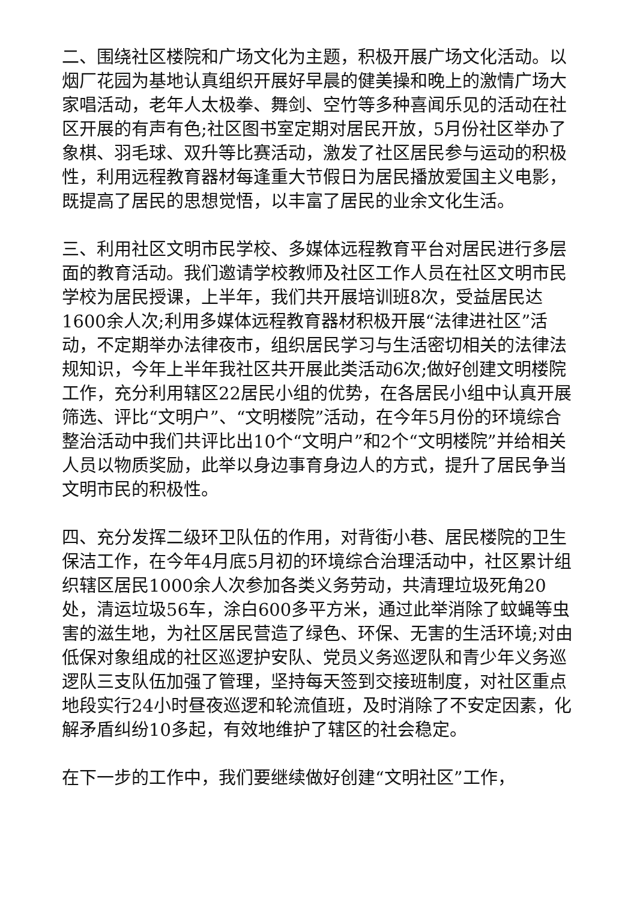二、围绕社区楼院和广场文化为主题，积极开展广场文化活动。以烟厂花园为基地认真组织开展好早晨的健美操和晚上的激情广场大家唱活动，老年人太极拳、舞剑、空竹等多种喜闻乐见的活动在社区开展的有声有色;社区图书室定期对居民开放，5月份社区举办了象棋、羽毛球、双升等比赛活动，激发了社区居民参与运动的积极性，利用远程教育器材每逢重大节假日为居民播放爱国主义电影，既提高了居民的思想觉悟，以丰富了居民的业余文化生活。
三、利用社区文明市民学校、多媒体远程教育平台对居民进行多层面的教育活动。我们邀请学校教师及社区工作人员在社区文明市民学校为居民授课，上半年，我们共开展培训班8次，受益居民达1600余人次;利用多媒体远程教育器材积极开展“法律进社区”活动，不定期举办法律夜市，组织居民学习与生活密切相关的法律法规知识，今年上半年我社区共开展此类活动6次;做好创建文明楼院工作，充分利用辖区22居民小组的优势，在各居民小组中认真开展筛选、评比“文明户”、“文明楼院”活动，在今年5月份的环境综合整治活动中我们共评比出10个“文明户”和2个“文明楼院”并给相关人员以物质奖励，此举以身边事育身边人的方式，提升了居民争当文明市民的积极性。
四、充分发挥二级环卫队伍的作用，对背街小巷、居民楼院的卫生保洁工作，在今年4月底5月初的环境综合治理活动中，社区累计组织辖区居民1000余人次参加各类义务劳动，共清理垃圾死角20处，清运垃圾56车，涂白600多平方米，通过此举消除了蚊蝇等虫害的滋生地，为社区居民营造了绿色、环保、无害的生活环境;对由低保对象组成的社区巡逻护安队、党员义务巡逻队和青少年义务巡逻队三支队伍加强了管理，坚持每天签到交接班制度，对社区重点地段实行24小时昼夜巡逻和轮流值班，及时消除了不安定因素，化解矛盾纠纷10多起，有效地维护了辖区的社会稳定。
在下一步的工作中，我们要继续做好创建“文明社区”工作，